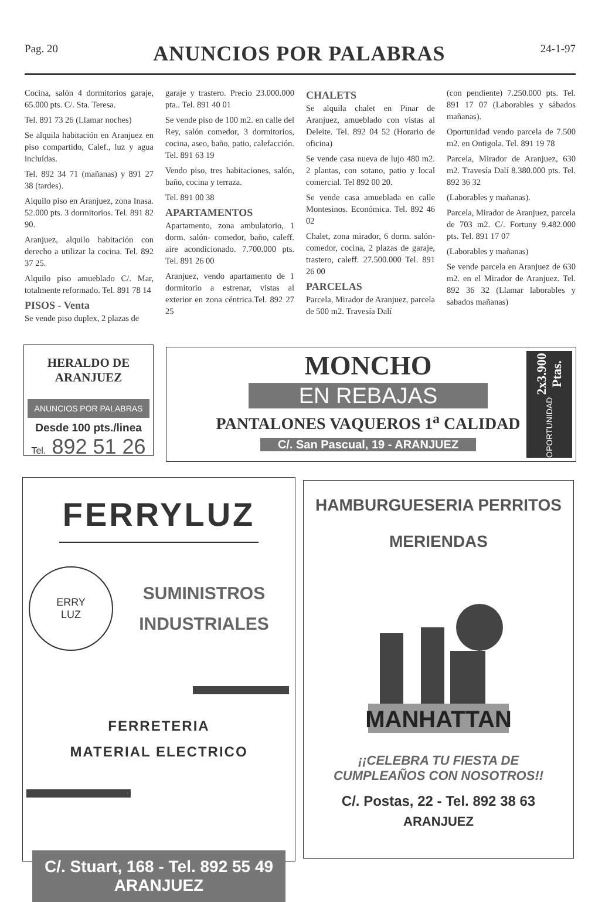Pag. 20
ANUNCIOS POR PALABRAS
24-1-97
Cocina, salón 4 dormitorios garaje, 65.000 pts. C/. Sta. Teresa.
Tel. 891 73 26 (Llamar noches)
Se alquila habitación en Aranjuez en piso compartido, Calef., luz y agua incluídas.
Tel. 892 34 71 (mañanas) y 891 27 38 (tardes).
Alquilo piso en Aranjuez, zona Inasa. 52.000 pts. 3 dormitorios. Tel. 891 82 90.
Aranjuez, alquilo habitación con derecho a utilizar la cocina. Tel. 892 37 25.
Alquilo piso amueblado C/. Mar, totalmente reformado. Tel. 891 78 14
PISOS - Venta
Se vende piso duplex, 2 plazas de
garaje y trastero. Precio 23.000.000 pta.. Tel. 891 40 01
Se vende piso de 100 m2. en calle del Rey, salón comedor, 3 dormitorios, cocina, aseo, baño, patio, calefacción. Tel. 891 63 19
Vendo piso, tres habitaciones, salón, baño, cocina y terraza.
Tel. 891 00 38
APARTAMENTOS
Apartamento, zona ambulatorio, 1 dorm. salón- comedor, baño, caleff. aire acondicionado. 7.700.000 pts. Tel. 891 26 00
Aranjuez, vendo apartamento de 1 dormitorio a estrenar, vistas al exterior en zona céntrica.Tel. 892 27 25
CHALETS
Se alquila chalet en Pinar de Aranjuez, amueblado con vistas al Deleite. Tel. 892 04 52 (Horario de oficina)
Se vende casa nueva de lujo 480 m2. 2 plantas, con sotano, patio y local comercial. Tel 892 00 20.
Se vende casa amueblada en calle Montesinos. Económica. Tel. 892 46 02
Chalet, zona mirador, 6 dorm. salón-comedor, cocina, 2 plazas de garaje, trastero, caleff. 27.500.000 Tel. 891 26 00
PARCELAS
Parcela, Mirador de Aranjuez, parcela de 500 m2. Travesía Dalí
(con pendiente) 7.250.000 pts. Tel. 891 17 07 (Laborables y sábados mañanas).
Oportunidad vendo parcela de 7.500 m2. en Ontigola. Tel. 891 19 78
Parcela, Mirador de Aranjuez, 630 m2. Travesía Dalí 8.380.000 pts. Tel. 892 36 32
(Laborables y mañanas).
Parcela, Mirador de Aranjuez, parcela de 703 m2. C/. Fortuny 9.482.000 pts. Tel. 891 17 07
(Laborables y mañanas)
Se vende parcela en Aranjuez de 630 m2. en el Mirador de Aranjuez. Tel. 892 36 32 (Llamar laborables y sabados mañanas)
HERALDO DE ARANJUEZ
ANUNCIOS POR PALABRAS
Desde 100 pts./linea
Tel. 892 51 26
MONCHO
EN REBAJAS
PANTALONES VAQUEROS 1<sup>a</sup> CALIDAD
C/. San Pascual, 19 - ARANJUEZ
OPORTUNIDAD 2x3.900 Ptas.
FERRYLUZ
ERRY
LUZ
SUMINISTROS
INDUSTRIALES
FERRETERIA
MATERIAL ELECTRICO
C/. Stuart, 168 - Tel. 892 55 49
ARANJUEZ
HAMBURGUESERIA PERRITOS
MERIENDAS
MANHATTAN
¡¡CELEBRA TU FIESTA DE
CUMPLEAÑOS CON NOSOTROS!!
C/. Postas, 22 - Tel. 892 38 63
ARANJUEZ